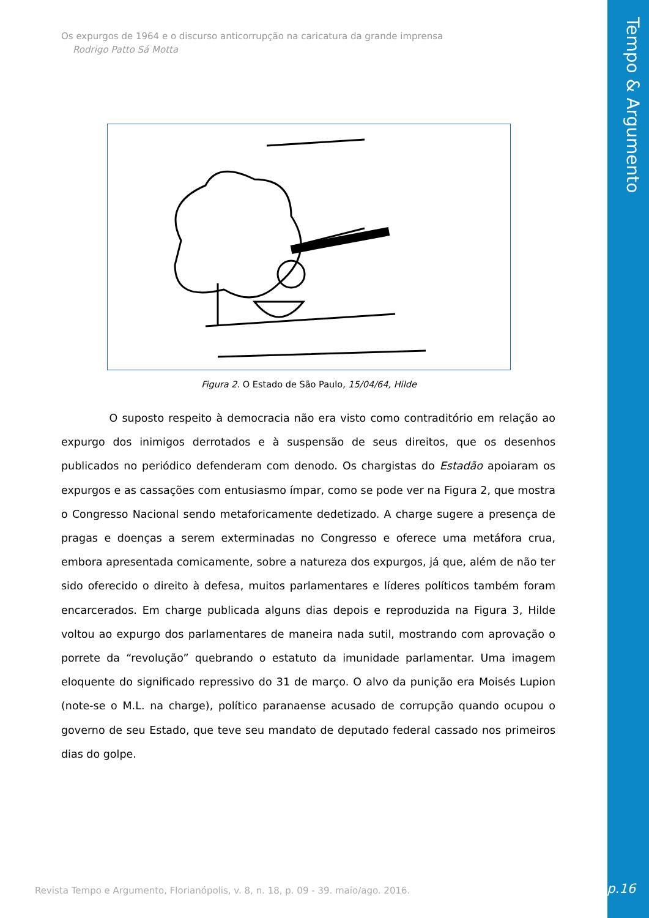Tempo & Argumento
Os expurgos de 1964 e o discurso anticorrupção na caricatura da grande imprensa
Rodrigo Patto Sá Motta
Figura 2. O Estado de São Paulo, 15/04/64, Hilde
O suposto respeito à democracia não era visto como contraditório em relação ao expurgo dos inimigos derrotados e à suspensão de seus direitos, que os desenhos publicados no periódico defenderam com denodo. Os chargistas do Estadão apoiaram os expurgos e as cassações com entusiasmo ímpar, como se pode ver na Figura 2, que mostra o Congresso Nacional sendo metaforicamente dedetizado. A charge sugere a presença de pragas e doenças a serem exterminadas no Congresso e oferece uma metáfora crua, embora apresentada comicamente, sobre a natureza dos expurgos, já que, além de não ter sido oferecido o direito à defesa, muitos parlamentares e líderes políticos também foram encarcerados. Em charge publicada alguns dias depois e reproduzida na Figura 3, Hilde voltou ao expurgo dos parlamentares de maneira nada sutil, mostrando com aprovação o porrete da “revolução” quebrando o estatuto da imunidade parlamentar. Uma imagem eloquente do significado repressivo do 31 de março. O alvo da punição era Moisés Lupion (note-se o M.L. na charge), político paranaense acusado de corrupção quando ocupou o governo de seu Estado, que teve seu mandato de deputado federal cassado nos primeiros dias do golpe.
Revista Tempo e Argumento, Florianópolis, v. 8, n. 18, p. 09 - 39. maio/ago. 2016.
p.16